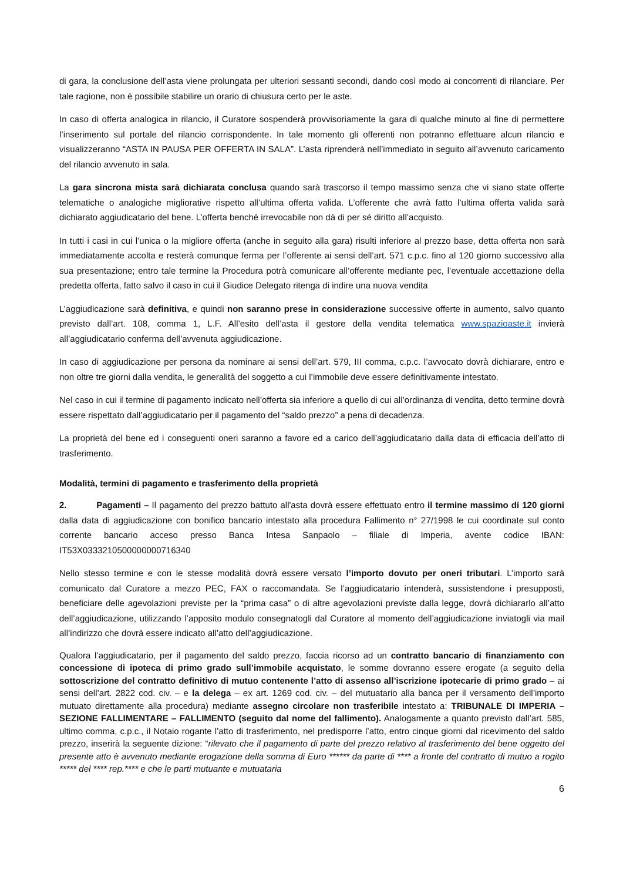di gara, la conclusione dell’asta viene prolungata per ulteriori sessanti secondi, dando così modo ai concorrenti di rilanciare. Per tale ragione, non è possibile stabilire un orario di chiusura certo per le aste.
In caso di offerta analogica in rilancio, il Curatore sospenderà provvisoriamente la gara di qualche minuto al fine di permettere l’inserimento sul portale del rilancio corrispondente. In tale momento gli offerenti non potranno effettuare alcun rilancio e visualizzeranno “ASTA IN PAUSA PER OFFERTA IN SALA”. L’asta riprenderà nell’immediato in seguito all’avvenuto caricamento del rilancio avvenuto in sala.
La gara sincrona mista sarà dichiarata conclusa quando sarà trascorso il tempo massimo senza che vi siano state offerte telematiche o analogiche migliorative rispetto all’ultima offerta valida. L’offerente che avrà fatto l’ultima offerta valida sarà dichiarato aggiudicatario del bene. L’offerta benché irrevocabile non dà di per sé diritto all’acquisto.
In tutti i casi in cui l’unica o la migliore offerta (anche in seguito alla gara) risulti inferiore al prezzo base, detta offerta non sarà immediatamente accolta e resterà comunque ferma per l’offerente ai sensi dell’art. 571 c.p.c. fino al 120 giorno successivo alla sua presentazione; entro tale termine la Procedura potrà comunicare all’offerente mediante pec, l’eventuale accettazione della predetta offerta, fatto salvo il caso in cui il Giudice Delegato ritenga di indire una nuova vendita
L’aggiudicazione sarà definitiva, e quindi non saranno prese in considerazione successive offerte in aumento, salvo quanto previsto dall’art. 108, comma 1, L.F. All’esito dell’asta il gestore della vendita telematica www.spazioaste.it invierà all’aggiudicatario conferma dell’avvenuta aggiudicazione.
In caso di aggiudicazione per persona da nominare ai sensi dell’art. 579, III comma, c.p.c. l’avvocato dovrà dichiarare, entro e non oltre tre giorni dalla vendita, le generalità del soggetto a cui l’immobile deve essere definitivamente intestato.
Nel caso in cui il termine di pagamento indicato nell’offerta sia inferiore a quello di cui all’ordinanza di vendita, detto termine dovrà essere rispettato dall’aggiudicatario per il pagamento del “saldo prezzo” a pena di decadenza.
La proprietà del bene ed i conseguenti oneri saranno a favore ed a carico dell’aggiudicatario dalla data di efficacia dell’atto di trasferimento.
Modalità, termini di pagamento e trasferimento della proprietà
2. Pagamenti – Il pagamento del prezzo battuto all'asta dovrà essere effettuato entro il termine massimo di 120 giorni dalla data di aggiudicazione con bonifico bancario intestato alla procedura Fallimento n° 27/1998 le cui coordinate sul conto corrente bancario acceso presso Banca Intesa Sanpaolo – filiale di Imperia, avente codice IBAN: IT53X0333210500000000716340
Nello stesso termine e con le stesse modalità dovrà essere versato l’importo dovuto per oneri tributari. L’importo sarà comunicato dal Curatore a mezzo PEC, FAX o raccomandata. Se l’aggiudicatario intenderà, sussistendone i presupposti, beneficiare delle agevolazioni previste per la “prima casa” o di altre agevolazioni previste dalla legge, dovrà dichiararlo all’atto dell’aggiudicazione, utilizzando l’apposito modulo consegnatogli dal Curatore al momento dell’aggiudicazione inviatogli via mail all’indirizzo che dovrà essere indicato all’atto dell’aggiudicazione.
Qualora l’aggiudicatario, per il pagamento del saldo prezzo, faccia ricorso ad un contratto bancario di finanziamento con concessione di ipoteca di primo grado sull’immobile acquistato, le somme dovranno essere erogate (a seguito della sottoscrizione del contratto definitivo di mutuo contenente l’atto di assenso all’iscrizione ipotecarie di primo grado – ai sensi dell’art. 2822 cod. civ. – e la delega – ex art. 1269 cod. civ. – del mutuatario alla banca per il versamento dell’importo mutuato direttamente alla procedura) mediante assegno circolare non trasferibile intestato a: TRIBUNALE DI IMPERIA – SEZIONE FALLIMENTARE – FALLIMENTO (seguito dal nome del fallimento). Analogamente a quanto previsto dall’art. 585, ultimo comma, c.p.c., il Notaio rogante l’atto di trasferimento, nel predisporre l’atto, entro cinque giorni dal ricevimento del saldo prezzo, inserirà la seguente dizione: “rilevato che il pagamento di parte del prezzo relativo al trasferimento del bene oggetto del presente atto è avvenuto mediante erogazione della somma di Euro ****** da parte di **** a fronte del contratto di mutuo a rogito ***** del **** rep.**** e che le parti mutuante e mutuataria
6